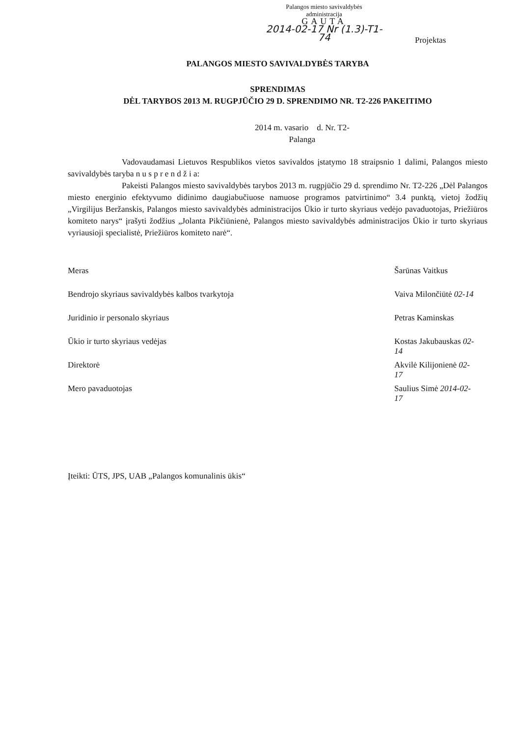Palangos miesto savivaldybės
administracija
GAUTA
2014-02-17 Nr (1.3)-T1-74
Projektas
PALANGOS MIESTO SAVIVALDYBĖS TARYBA
SPRENDIMAS
DĖL TARYBOS 2013 M. RUGPJŪČIO 29 D. SPRENDIMO NR. T2-226 PAKEITIMO
2014 m. vasario d. Nr. T2-
Palanga
Vadovaudamasi Lietuvos Respublikos vietos savivaldos įstatymo 18 straipsnio 1 dalimi, Palangos miesto savivaldybės taryba n u s p r e n d ž i a:
Pakeisti Palangos miesto savivaldybės tarybos 2013 m. rugpjūčio 29 d. sprendimo Nr. T2-226 „Dėl Palangos miesto energinio efektyvumo didinimo daugiabučiuose namuose programos patvirtinimo“ 3.4 punktą, vietoj žodžių „Virgilijus Beržanskis, Palangos miesto savivaldybės administracijos Ūkio ir turto skyriaus vedėjo pavaduotojas, Priežiūros komiteto narys“ įrašyti žodžius „Jolanta Pikčiūnienė, Palangos miesto savivaldybės administracijos Ūkio ir turto skyriaus vyriausioji specialistė, Priežiūros komiteto narė“.
Meras Šarūnas Vaitkus
Bendrojo skyriaus savivaldybės kalbos tvarkytoja Vaiva Milončiūtė 02-14
Juridinio ir personalo skyriaus Petras Kaminskas
Ūkio ir turto skyriaus vedėjas Kostas Jakubauskas 02-14
Direktorė Akvilė Kilijonienė 02-17
Mero pavaduotojas Saulius Simė 2014-02-17
Įteikti: ŪTS, JPS, UAB „Palangos komunalinis ūkis“